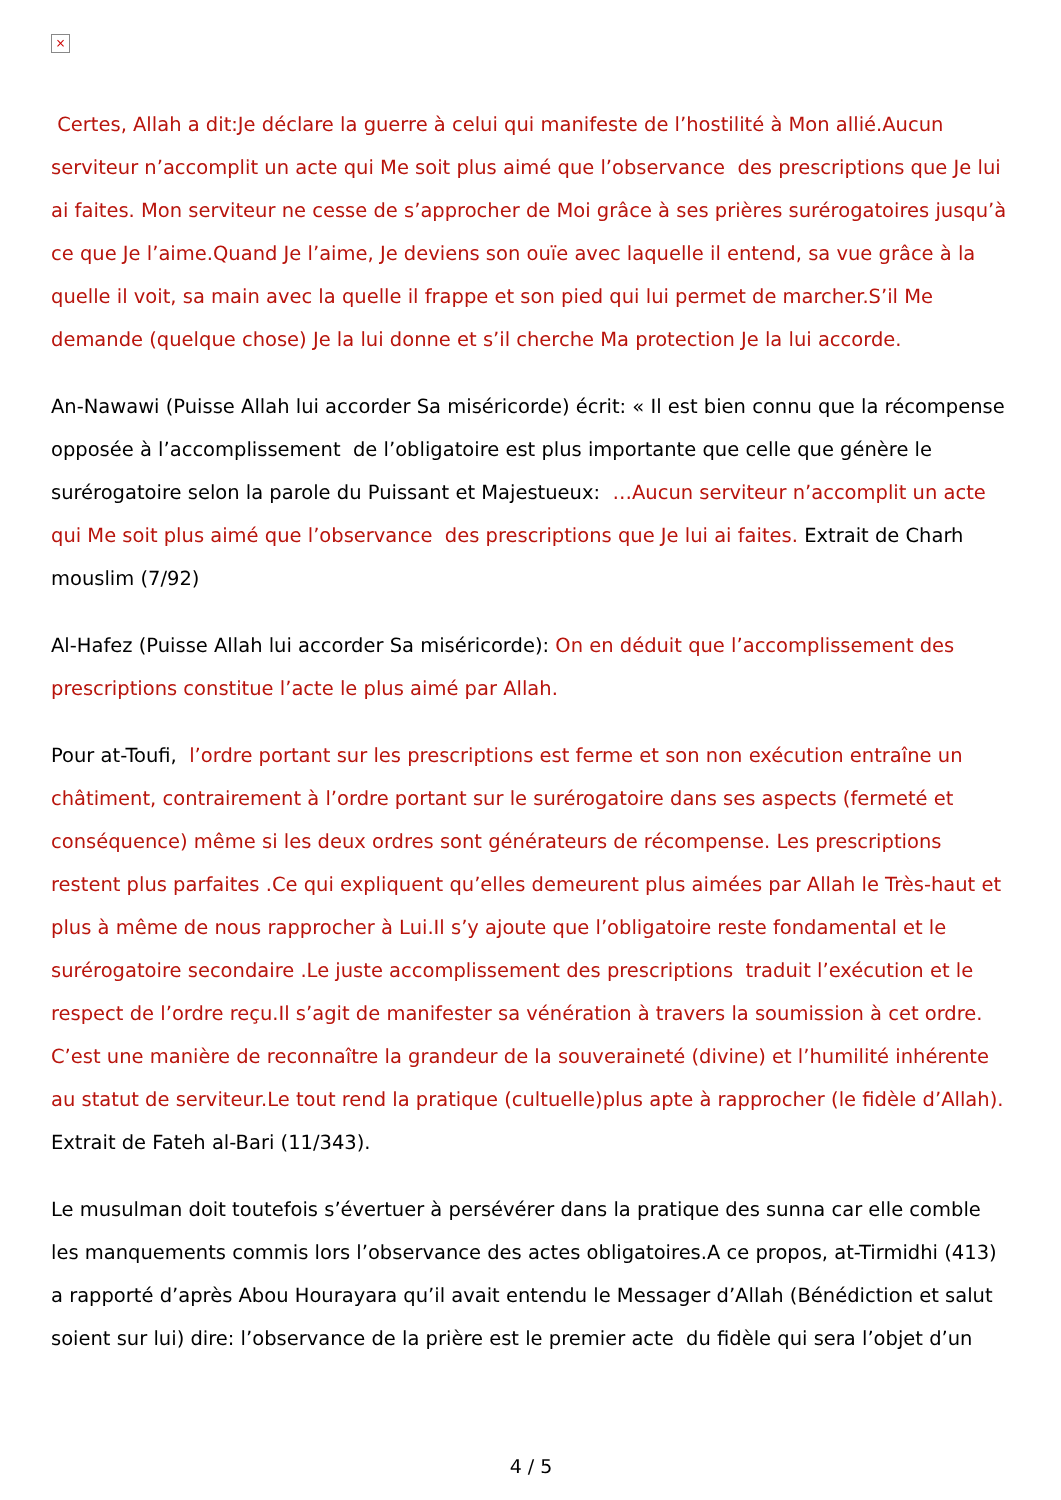×
Certes, Allah a dit:Je déclare la guerre à celui qui manifeste de l’hostilité à Mon allié.Aucun serviteur n’accomplit un acte qui Me soit plus aimé que l’observance des prescriptions que Je lui ai faites. Mon serviteur ne cesse de s’approcher de Moi grâce à ses prières surérogatoires jusqu’à ce que Je l’aime.Quand Je l’aime, Je deviens son ouïe avec laquelle il entend, sa vue grâce à la quelle il voit, sa main avec la quelle il frappe et son pied qui lui permet de marcher.S’il Me demande (quelque chose) Je la lui donne et s’il cherche Ma protection Je la lui accorde.
An-Nawawi (Puisse Allah lui accorder Sa miséricorde) écrit: « Il est bien connu que la récompense opposée à l’accomplissement de l’obligatoire est plus importante que celle que génère le surérogatoire selon la parole du Puissant et Majestueux: …Aucun serviteur n’accomplit un acte qui Me soit plus aimé que l’observance des prescriptions que Je lui ai faites. Extrait de Charh mouslim (7/92)
Al-Hafez (Puisse Allah lui accorder Sa miséricorde): On en déduit que l’accomplissement des prescriptions constitue l’acte le plus aimé par Allah.
Pour at-Toufi, l’ordre portant sur les prescriptions est ferme et son non exécution entraîne un châtiment, contrairement à l’ordre portant sur le surérogatoire dans ses aspects (fermeté et conséquence) même si les deux ordres sont générateurs de récompense. Les prescriptions restent plus parfaites .Ce qui expliquent qu’elles demeurent plus aimées par Allah le Très-haut et plus à même de nous rapprocher à Lui.Il s’y ajoute que l’obligatoire reste fondamental et le surérogatoire secondaire .Le juste accomplissement des prescriptions traduit l’exécution et le respect de l’ordre reçu.Il s’agit de manifester sa vénération à travers la soumission à cet ordre. C’est une manière de reconnaître la grandeur de la souveraineté (divine) et l’humilité inhérente au statut de serviteur.Le tout rend la pratique (cultuelle)plus apte à rapprocher (le fidèle d’Allah). Extrait de Fateh al-Bari (11/343).
Le musulman doit toutefois s’évertuer à persévérer dans la pratique des sunna car elle comble les manquements commis lors l’observance des actes obligatoires.A ce propos, at-Tirmidhi (413) a rapporté d’après Abou Hourayara qu’il avait entendu le Messager d’Allah (Bénédiction et salut soient sur lui) dire: l’observance de la prière est le premier acte du fidèle qui sera l’objet d’un
4 / 5